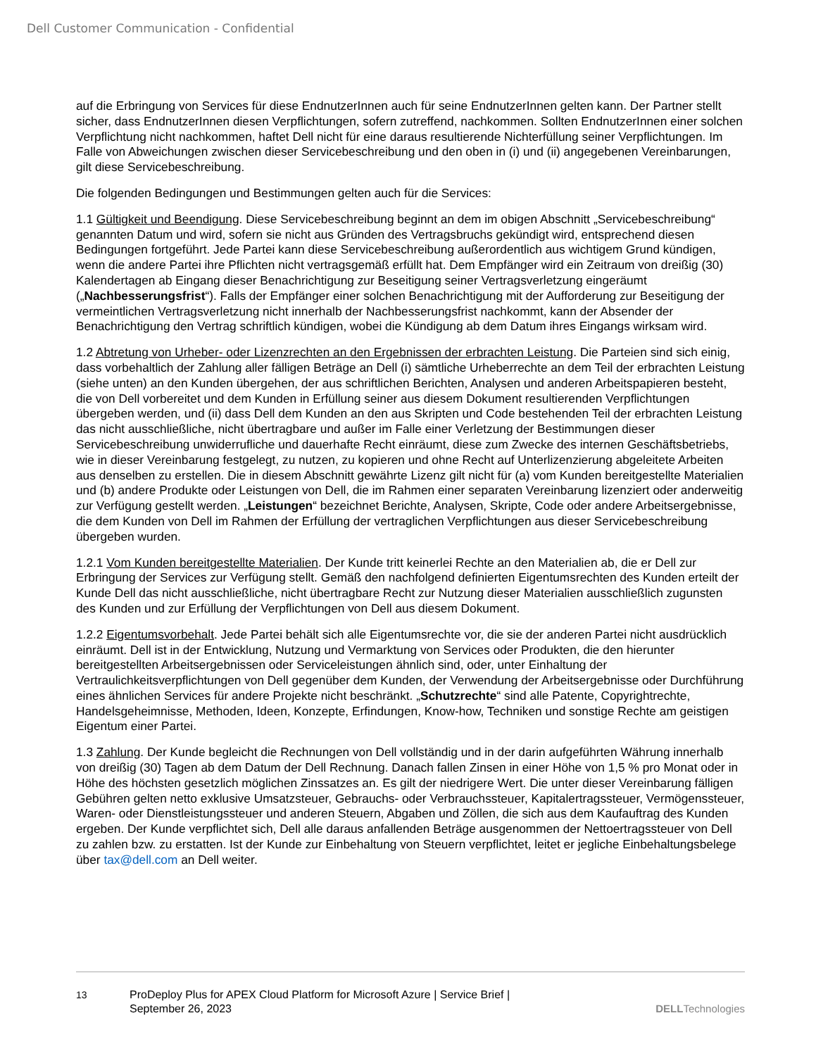Dell Customer Communication - Confidential
auf die Erbringung von Services für diese EndnutzerInnen auch für seine EndnutzerInnen gelten kann. Der Partner stellt sicher, dass EndnutzerInnen diesen Verpflichtungen, sofern zutreffend, nachkommen. Sollten EndnutzerInnen einer solchen Verpflichtung nicht nachkommen, haftet Dell nicht für eine daraus resultierende Nichterfüllung seiner Verpflichtungen. Im Falle von Abweichungen zwischen dieser Servicebeschreibung und den oben in (i) und (ii) angegebenen Vereinbarungen, gilt diese Servicebeschreibung.
Die folgenden Bedingungen und Bestimmungen gelten auch für die Services:
1.1 Gültigkeit und Beendigung. Diese Servicebeschreibung beginnt an dem im obigen Abschnitt „Servicebeschreibung“ genannten Datum und wird, sofern sie nicht aus Gründen des Vertragsbruchs gekündigt wird, entsprechend diesen Bedingungen fortgeführt. Jede Partei kann diese Servicebeschreibung außerordentlich aus wichtigem Grund kündigen, wenn die andere Partei ihre Pflichten nicht vertragsgemäß erfüllt hat. Dem Empfänger wird ein Zeitraum von dreißig (30) Kalendertagen ab Eingang dieser Benachrichtigung zur Beseitigung seiner Vertragsverletzung eingeräumt („Nachbesserungsfrist“). Falls der Empfänger einer solchen Benachrichtigung mit der Aufforderung zur Beseitigung der vermeintlichen Vertragsverletzung nicht innerhalb der Nachbesserungsfrist nachkommt, kann der Absender der Benachrichtigung den Vertrag schriftlich kündigen, wobei die Kündigung ab dem Datum ihres Eingangs wirksam wird.
1.2 Abtretung von Urheber- oder Lizenzrechten an den Ergebnissen der erbrachten Leistung. Die Parteien sind sich einig, dass vorbehaltlich der Zahlung aller fälligen Beträge an Dell (i) sämtliche Urheberrechte an dem Teil der erbrachten Leistung (siehe unten) an den Kunden übergehen, der aus schriftlichen Berichten, Analysen und anderen Arbeitspapieren besteht, die von Dell vorbereitet und dem Kunden in Erfüllung seiner aus diesem Dokument resultierenden Verpflichtungen übergeben werden, und (ii) dass Dell dem Kunden an den aus Skripten und Code bestehenden Teil der erbrachten Leistung das nicht ausschließliche, nicht übertragbare und außer im Falle einer Verletzung der Bestimmungen dieser Servicebeschreibung unwiderrufliche und dauerhafte Recht einräumt, diese zum Zwecke des internen Geschäftsbetriebs, wie in dieser Vereinbarung festgelegt, zu nutzen, zu kopieren und ohne Recht auf Unterlizenzierung abgeleitete Arbeiten aus denselben zu erstellen. Die in diesem Abschnitt gewährte Lizenz gilt nicht für (a) vom Kunden bereitgestellte Materialien und (b) andere Produkte oder Leistungen von Dell, die im Rahmen einer separaten Vereinbarung lizenziert oder anderweitig zur Verfügung gestellt werden. „Leistungen“ bezeichnet Berichte, Analysen, Skripte, Code oder andere Arbeitsergebnisse, die dem Kunden von Dell im Rahmen der Erfüllung der vertraglichen Verpflichtungen aus dieser Servicebeschreibung übergeben wurden.
1.2.1 Vom Kunden bereitgestellte Materialien. Der Kunde tritt keinerlei Rechte an den Materialien ab, die er Dell zur Erbringung der Services zur Verfügung stellt. Gemäß den nachfolgend definierten Eigentumsrechten des Kunden erteilt der Kunde Dell das nicht ausschließliche, nicht übertragbare Recht zur Nutzung dieser Materialien ausschließlich zugunsten des Kunden und zur Erfüllung der Verpflichtungen von Dell aus diesem Dokument.
1.2.2 Eigentumsvorbehalt. Jede Partei behält sich alle Eigentumsrechte vor, die sie der anderen Partei nicht ausdrücklich einräumt. Dell ist in der Entwicklung, Nutzung und Vermarktung von Services oder Produkten, die den hierunter bereitgestellten Arbeitsergebnissen oder Serviceleistungen ähnlich sind, oder, unter Einhaltung der Vertraulichkeitsverpflichtungen von Dell gegenüber dem Kunden, der Verwendung der Arbeitsergebnisse oder Durchführung eines ähnlichen Services für andere Projekte nicht beschränkt. „Schutzrechte“ sind alle Patente, Copyrightrechte, Handelsgeheimnisse, Methoden, Ideen, Konzepte, Erfindungen, Know-how, Techniken und sonstige Rechte am geistigen Eigentum einer Partei.
1.3 Zahlung. Der Kunde begleicht die Rechnungen von Dell vollständig und in der darin aufgeführten Währung innerhalb von dreißig (30) Tagen ab dem Datum der Dell Rechnung. Danach fallen Zinsen in einer Höhe von 1,5 % pro Monat oder in Höhe des höchsten gesetzlich möglichen Zinssatzes an. Es gilt der niedrigere Wert. Die unter dieser Vereinbarung fälligen Gebühren gelten netto exklusive Umsatzsteuer, Gebrauchs- oder Verbrauchssteuer, Kapitalertragssteuer, Vermögenssteuer, Waren- oder Dienstleistungssteuer und anderen Steuern, Abgaben und Zöllen, die sich aus dem Kaufauftrag des Kunden ergeben. Der Kunde verpflichtet sich, Dell alle daraus anfallenden Beträge ausgenommen der Nettoertragssteuer von Dell zu zahlen bzw. zu erstatten. Ist der Kunde zur Einbehaltung von Steuern verpflichtet, leitet er jegliche Einbehaltungsbelege über tax@dell.com an Dell weiter.
13 ProDeploy Plus for APEX Cloud Platform for Microsoft Azure | Service Brief |
September 26, 2023
DELLTechnologies